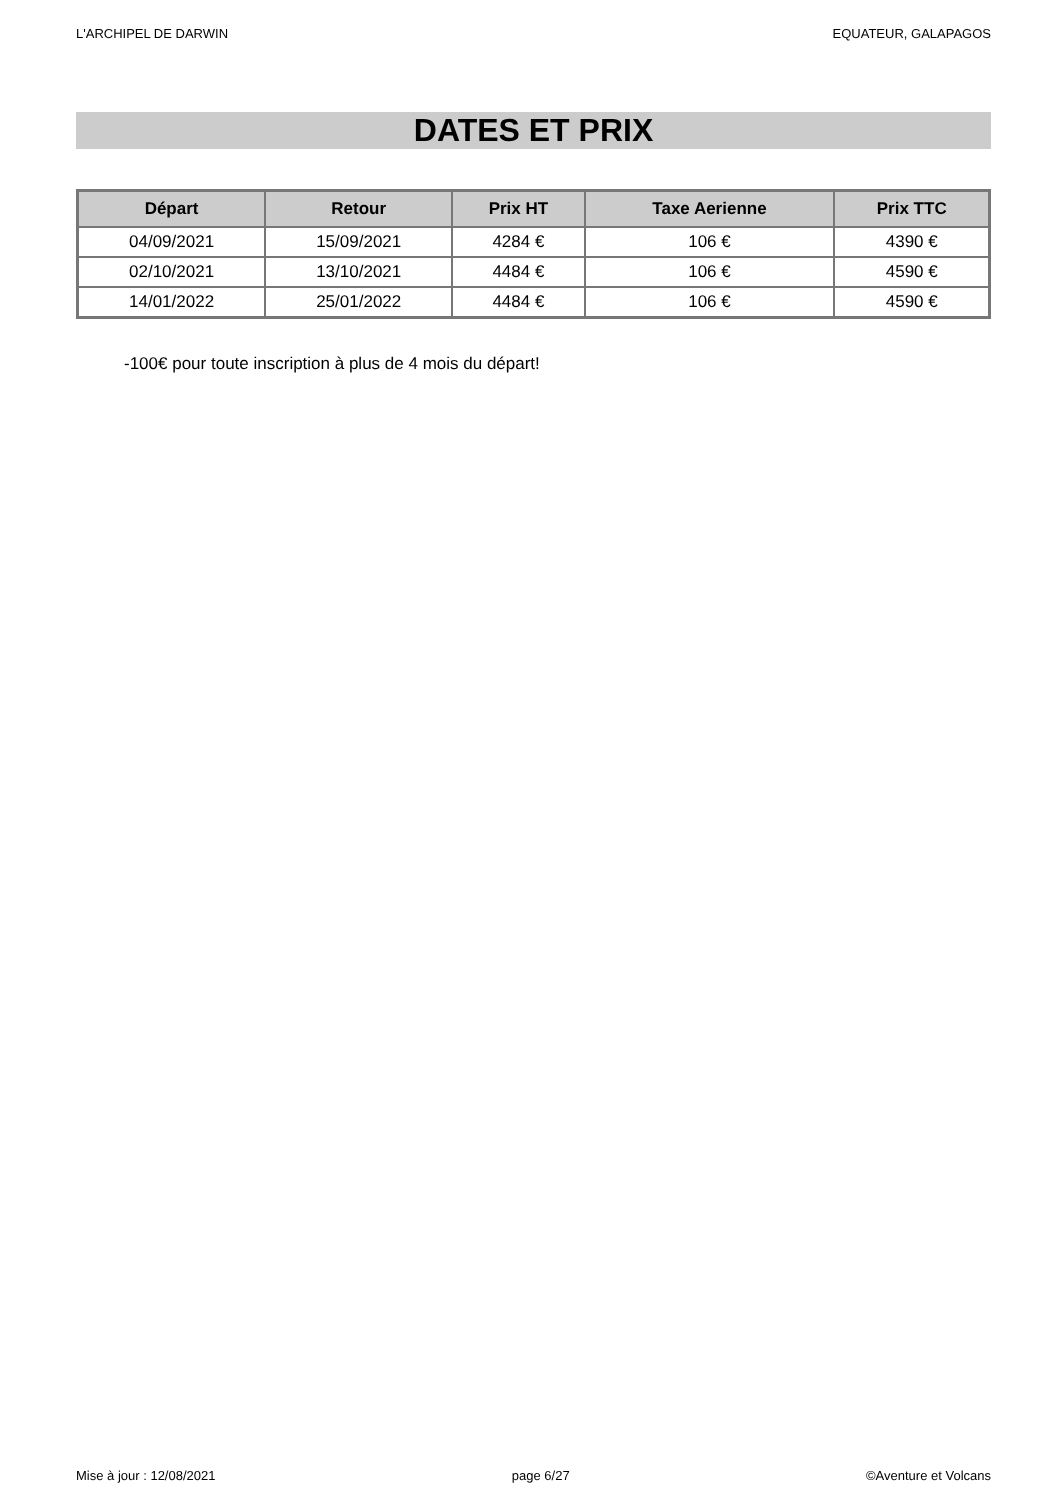L'ARCHIPEL DE DARWIN EQUATEUR, GALAPAGOS
DATES ET PRIX
| Départ | Retour | Prix HT | Taxe Aerienne | Prix TTC |
| --- | --- | --- | --- | --- |
| 04/09/2021 | 15/09/2021 | 4284 € | 106 € | 4390 € |
| 02/10/2021 | 13/10/2021 | 4484 € | 106 € | 4590 € |
| 14/01/2022 | 25/01/2022 | 4484 € | 106 € | 4590 € |
-100€ pour toute inscription à plus de 4 mois du départ!
Mise à jour : 12/08/2021 page 6/27 ©Aventure et Volcans